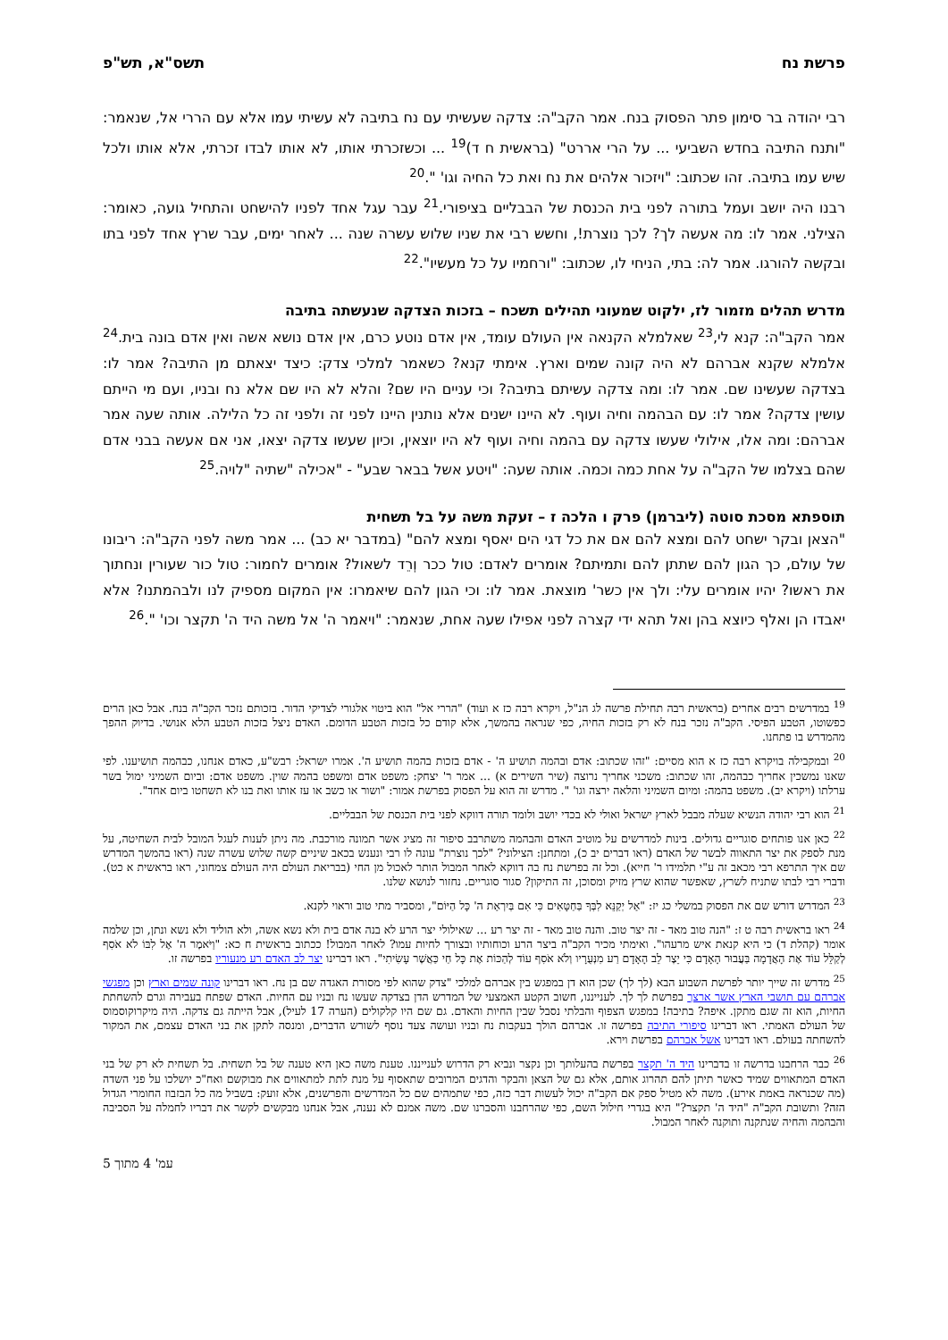פרשת נח תשס"א, תש"פ
רבי יהודה בר סימון פתר הפסוק בנח. אמר הקב"ה: צדקה שעשיתי עם נח בתיבה לא עשיתי עמו אלא עם הררי אל, שנאמר: "ותנח התיבה בחדש השביעי ... על הרי אררט" (בראשית ח ד)<sup>19</sup> ... וכשזכרתי אותו, לא אותו לבדו זכרתי, אלא אותו ולכל שיש עמו בתיבה. זהו שכתוב: "ויזכור אלהים את נח ואת כל החיה וגו' ".<sup>20</sup>
רבנו היה יושב ועמל בתורה לפני בית הכנסת של הבבליים בציפורי.<sup>21</sup> עבר עגל אחד לפניו להישחט והתחיל גועה, כאומר: הצילני. אמר לו: מה אעשה לך? לכך נוצרת!, וחשש רבי את שניו שלוש עשרה שנה ... לאחר ימים, עבר שרץ אחד לפני בתו ובקשה להורגו. אמר לה: בתי, הניחי לו, שכתוב: "ורחמיו על כל מעשיו".<sup>22</sup>
מדרש תהלים מזמור לז, ילקוט שמעוני תהילים תשכח – בזכות הצדקה שנעשתה בתיבה
אמר הקב"ה: קנא לי,<sup>23</sup> שאלמלא הקנאה אין העולם עומד, אין אדם נוטע כרם, אין אדם נושא אשה ואין אדם בונה בית.<sup>24</sup> אלמלא שקנא אברהם לא היה קונה שמים וארץ. אימתי קנא? כשאמר למלכי צדק: כיצד יצאתם מן התיבה? אמר לו: בצדקה שעשינו שם. אמר לו: ומה צדקה עשיתם בתיבה? וכי עניים היו שם? והלא לא היו שם אלא נח ובניו, ועם מי הייתם עושין צדקה? אמר לו: עם הבהמה וחיה ועוף. לא היינו ישנים אלא נותנין היינו לפני זה ולפני זה כל הלילה. אותה שעה אמר אברהם: ומה אלו, אילולי שעשו צדקה עם בהמה וחיה ועוף לא היו יוצאין, וכיון שעשו צדקה יצאו, אני אם אעשה בבני אדם שהם בצלמו של הקב"ה על אחת כמה וכמה. אותה שעה: "ויטע אשל בבאר שבע" - "אכילה "שתיה "לויה.<sup>25</sup>
תוספתא מסכת סוטה (ליברמן) פרק ו הלכה ז – זעקת משה על בל תשחית
"הצאן ובקר ישחט להם ומצא להם אם את כל דגי הים יאסף ומצא להם" (במדבר יא כב) ... אמר משה לפני הקב"ה: ריבונו של עולם, כך הגון להם שתתן להם ותמיתם? אומרים לאדם: טול ככר וְרֵד לשאול? אומרים לחמור: טול כור שעורין ונחתוך את ראשו? יהיו אומרים עלי: ולך אין כשר' מוצאת. אמר לו: וכי הגון להם שיאמרו: אין המקום מספיק לנו ולבהמתנו? אלא יאבדו הן ואלף כיוצא בהן ואל תהא ידי קצרה לפני אפילו שעה אחת, שנאמר: "ויאמר ה' אל משה היד ה' תקצר וכו' ".<sup>26</sup>
<sup>19</sup> במדרשים רבים אחרים (בראשית רבה תחילת פרשה לג הנ"ל, ויקרא רבה כז א ועוד) "הררי אל" הוא ביטוי אלגורי לצדיקי הדור. בזכותם נזכר הקב"ה בנח. אבל כאן הרים כפשוטו, הטבע הפיסי. הקב"ה נזכר בנח לא רק בזכות החיה, כפי שנראה בהמשך, אלא קודם כל בזכות הטבע הדומם. האדם ניצל בזכות הטבע הלא אנושי. בדיוק ההפך מהמדרש בו פתחנו.
<sup>20</sup> ובמקבילה בויקרא רבה כז א הוא מסיים: "זהו שכתוב: אדם ובהמה תושיע ה' - אדם בזכות בהמה תושיע ה'. אמרו ישראל: רבש"ע, כאדם אנחנו, כבהמה תושיענו. לפי שאנו נמשכין אחריך כבהמה, זהו שכתוב: משכני אחריך נרוצה (שיר השירים א) ... אמר ר' יצחק: משפט אדם ומשפט בהמה שוין. משפט אדם: וביום השמיני ימול בשר ערלתו (ויקרא יב). משפט בהמה: ומיום השמיני והלאה ירצה וגו' ". מדרש זה הוא על הפסוק בפרשת אמור: "ושור או כשב או עז אותו ואת בנו לא תשחטו ביום אחד".
<sup>21</sup> הוא רבי יהודה הנשיא שעלה מבבל לארץ ישראל ואולי לא בכדי יושב ולומד תורה דווקא לפני בית הכנסת של הבבליים.
<sup>22</sup> כאן אנו פותחים סוגריים גדולים. בינות למדרשים על מוטיב האדם והבהמה משתרבב סיפור זה מציג אשר תמונה מורכבת. מה ניתן לענות לעגל המובל לבית השחיטה, על מנת לספק את יצר התאווה לבשר של האדם (ראו דברים יב כ), ומתחנן: הצילוני? "לכך נוצרת" עונה לו רבי ונענש בכאב שיניים קשה שלוש עשרה שנה (ראו בהמשך המדרש שם איך התרפא רבי מכאב זה ע"י תלמידו ר' חייא). וכל זה בפרשת נח בה דווקא לאחר המבול הותר לאכול מן החי (בבריאת העולם היה העולם צמחוני, ראו בראשית א כט). ודברי רבי לבתו שתניח לשרץ, שאפשר שהוא שרץ מזיק ומסוכן, זה התיקון? סגור סוגריים. נחזור לנושא שלנו.
<sup>23</sup> המדרש דורש שם את הפסוק במשלי כג יז: "אַל יְקַנֵּא לִבְּךָ בַּחַטָּאִים כִּי אִם בְּיִרְאַת ה' כָּל הַיּוֹם", ומסביר מתי טוב וראוי לקנא.
<sup>24</sup> ראו בראשית רבה ט ז: "הנה טוב מאד - זה יצר טוב. והנה טוב מאד - זה יצר רע ... שאילולי יצר הרע לא בנה אדם בית ולא נשא אשה, ולא הוליד ולא נשא ונתן, וכן שלמה אומר (קהלת ד) כי היא קנאת איש מרעהו". ואימתי מכיר הקב"ה ביצר הרע וכוחותיו ובצורך לחיות עמו? לאחר המבול! ככתוב בראשית ח כא: "וַיֹּאמֶר ה' אֶל לִבּוֹ לֹא אֹסִף לְקַלֵּל עוֹד אֶת הָאֲדָמָה בַּעֲבוּר הָאָדָם כִּי יֵצֶר לֵב הָאָדָם רַע מִנְּעֻרָיו וְלֹא אֹסִף עוֹד לְהַכּוֹת אֶת כָּל חַי כַּאֲשֶׁר עָשִׂיתִי". ראו דברינו יצר לב האדם רע מנעוריו בפרשה זו.
<sup>25</sup> מדרש זה שייך יותר לפרשת השבוע הבא (לך לך) שכן הוא דן במפגש בין אברהם למלכי "צדק שהוא לפי מסורת האגדה שם בן נח. ראו דברינו קונה שמים וארץ וכן מפגשי אברהם עם תושבי הארץ אשר ארצך בפרשת לך לך. לענייננו, חשוב הקטע האמצעי של המדרש הדן בצדקה שעשו נח ובניו עם החיות. האדם שפתח בעבירה וגרם להשחתת החיות, הוא זה שגם מתקן. איפה? בתיבה! במפגש הצפוף והבלתי נסבל שבין החיות והאדם. גם שם היו קלקולים (הערה 17 לעיל), אבל הייתה גם צדקה. היה מיקרוקוסמוס של העולם האמתי. ראו דברינו סיפורי התיבה בפרשה זו. אברהם הולך בעקבות נח ובניו ועושה צעד נוסף לשורש הדברים, ומנסה לתקן את בני האדם עצמם, את המקור להשחתה בעולם. ראו דברינו אשל אברהם בפרשת וירא.
<sup>26</sup> כבר הרחבנו בדרשה זו בדברינו היד ה' תקצר בפרשת בהעלותך וכן נקצר ונביא רק הדרוש לענייננו. טענת משה כאן היא טענה של בל תשחית. בל תשחית לא רק של בני האדם המתאווים שמיד כאשר תיתן להם תהרוג אותם, אלא גם של הצאן והבקר והדגים המרובים שתאסוף על מנת לתת למתאווים את מבוקשם ואח"כ יושלכו על פני השדה (מה שכנראה באמת אירע). משה לא מטיל ספק אם הקב"ה יכול לעשות דבר כזה, כפי שתמהים שם כל המדרשים והפרשנים, אלא זועק: בשביל מה כל הבזבוז החומרי הגדול הזה? ותשובת הקב"ה "היד ה' תקצר?" היא בגדרי חילול השם, כפי שהרחבנו והסברנו שם. משה אמנם לא נענה, אבל אנחנו מבקשים לקשר את דבריו לחמלה על הסביבה והבהמה והחיה שנתקנה ותוקנה לאחר המבול.
עמ' 4 מתוך 5